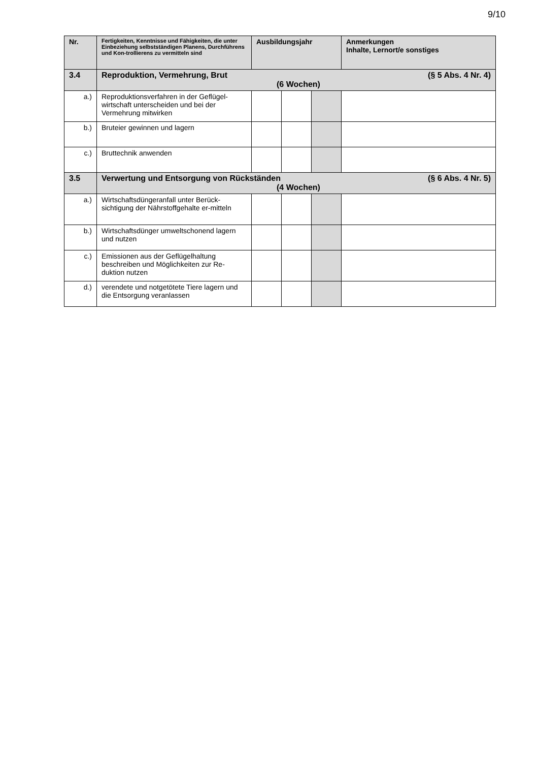9/10
| Nr. | Fertigkeiten, Kenntnisse und Fähigkeiten, die unter Einbeziehung selbstständigen Planens, Durchführens und Kon-trollierens zu vermitteln sind | Ausbildungsjahr | | | Anmerkungen Inhalte, Lernort/e sonstiges |
| --- | --- | --- | --- | --- | --- |
| 3.4 | Reproduktion, Vermehrung, Brut (§ 5 Abs. 4 Nr. 4) (6 Wochen) | | | | |
| a.) | Reproduktionsverfahren in der Geflügel-wirtschaft unterscheiden und bei der Vermehrung mitwirken | | | | |
| b.) | Bruteier gewinnen und lagern | | | | |
| c.) | Bruttechnik anwenden | | | | |
| 3.5 | Verwertung und Entsorgung von Rückständen (§ 6 Abs. 4 Nr. 5) (4 Wochen) | | | | |
| a.) | Wirtschaftsdüngeranfall unter Berück-sichtigung der Nährstoffgehalte er-mitteln | | | | |
| b.) | Wirtschaftsdünger umweltschonend lagern und nutzen | | | | |
| c.) | Emissionen aus der Geflügelhaltung beschreiben und Möglichkeiten zur Re-duktion nutzen | | | | |
| d.) | verendete und notgetötete Tiere lagern und die Entsorgung veranlassen | | | | |